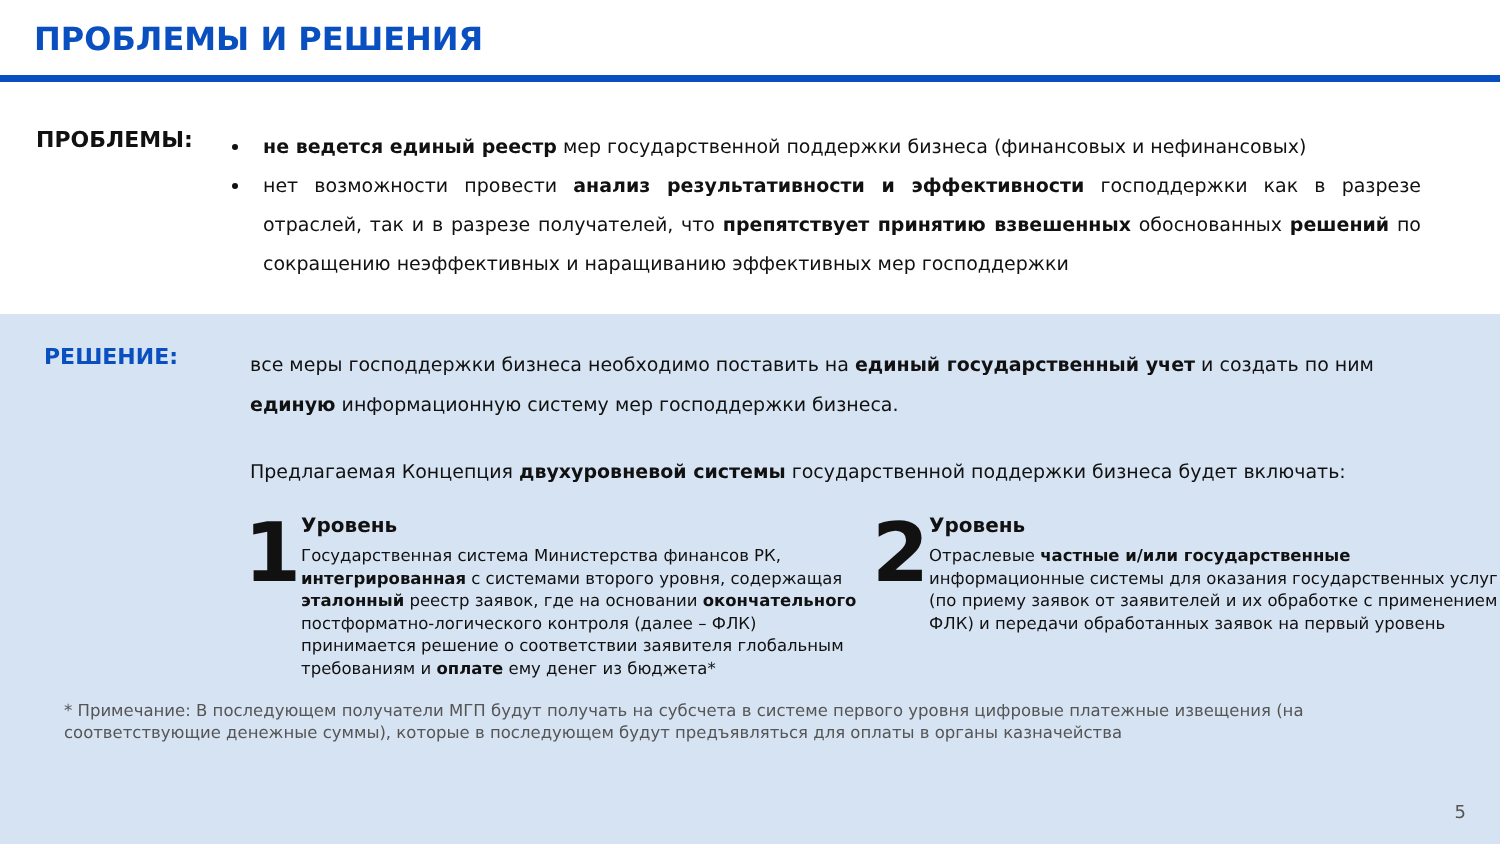ПРОБЛЕМЫ И РЕШЕНИЯ
ПРОБЛЕМЫ:
не ведется единый реестр мер государственной поддержки бизнеса (финансовых и нефинансовых)
нет возможности провести анализ результативности и эффективности господдержки как в разрезе отраслей, так и в разрезе получателей, что препятствует принятию взвешенных обоснованных решений по сокращению неэффективных и наращиванию эффективных мер господдержки
РЕШЕНИЕ:
все меры господдержки бизнеса необходимо поставить на единый государственный учет и создать по ним единую информационную систему мер господдержки бизнеса.
Предлагаемая Концепция двухуровневой системы государственной поддержки бизнеса будет включать:
1
Уровень
Государственная система Министерства финансов РК, интегрированная с системами второго уровня, содержащая эталонный реестр заявок, где на основании окончательного постформатно-логического контроля (далее – ФЛК) принимается решение о соответствии заявителя глобальным требованиям и оплате ему денег из бюджета*
2
Уровень
Отраслевые частные и/или государственные информационные системы для оказания государственных услуг (по приему заявок от заявителей и их обработке с применением ФЛК) и передачи обработанных заявок на первый уровень
* Примечание: В последующем получатели МГП будут получать на субсчета в системе первого уровня цифровые платежные извещения (на соответствующие денежные суммы), которые в последующем будут предъявляться для оплаты в органы казначейства
5